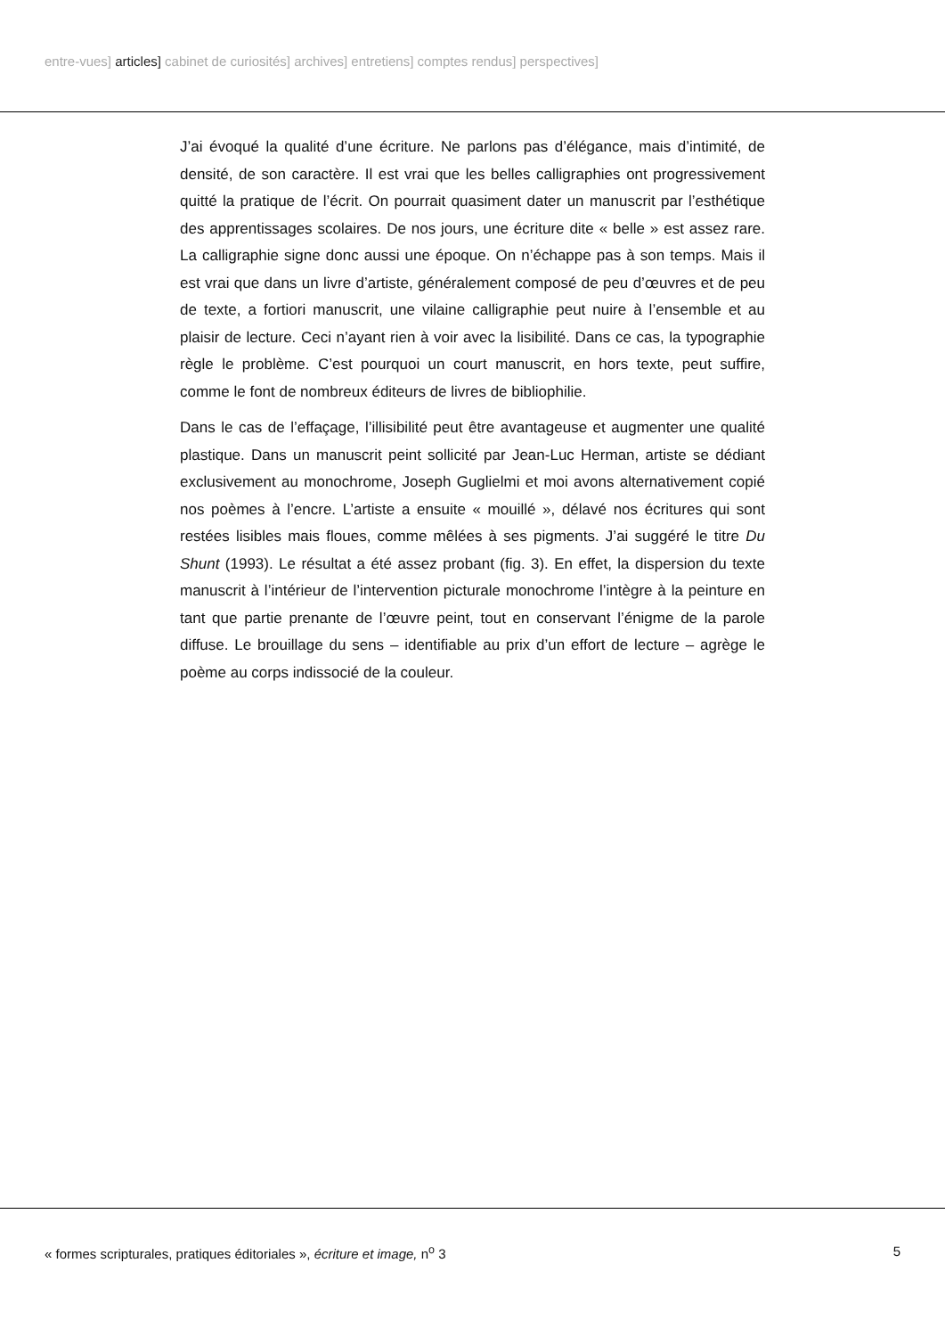entre-vues] articles] cabinet de curiosités] archives] entretiens] comptes rendus] perspectives]
J’ai évoqué la qualité d’une écriture. Ne parlons pas d’élégance, mais d’intimité, de densité, de son caractère. Il est vrai que les belles calligraphies ont progressivement quitté la pratique de l’écrit. On pourrait quasiment dater un manuscrit par l’esthétique des apprentissages scolaires. De nos jours, une écriture dite « belle » est assez rare. La calligraphie signe donc aussi une époque. On n’échappe pas à son temps. Mais il est vrai que dans un livre d’artiste, généralement composé de peu d’œuvres et de peu de texte, a fortiori manuscrit, une vilaine calligraphie peut nuire à l’ensemble et au plaisir de lecture. Ceci n’ayant rien à voir avec la lisibilité. Dans ce cas, la typographie règle le problème. C’est pourquoi un court manuscrit, en hors texte, peut suffire, comme le font de nombreux éditeurs de livres de bibliophilie.
Dans le cas de l’effaçage, l’illisibilité peut être avantageuse et augmenter une qualité plastique. Dans un manuscrit peint sollicité par Jean-Luc Herman, artiste se dédiant exclusivement au monochrome, Joseph Guglielmi et moi avons alternativement copié nos poèmes à l’encre. L’artiste a ensuite « mouillé », délavé nos écritures qui sont restées lisibles mais floues, comme mêlées à ses pigments. J’ai suggéré le titre Du Shunt (1993). Le résultat a été assez probant (fig. 3). En effet, la dispersion du texte manuscrit à l’intérieur de l’intervention picturale monochrome l’intègre à la peinture en tant que partie prenante de l’œuvre peint, tout en conservant l’énigme de la parole diffuse. Le brouillage du sens – identifiable au prix d’un effort de lecture – agrège le poème au corps indissocié de la couleur.
« formes scripturales, pratiques éditoriales », écriture et image, n<sup>o</sup> 3 5